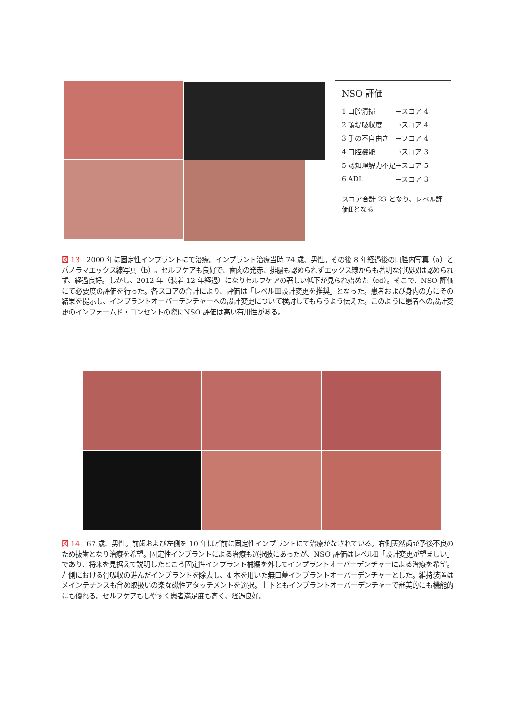NSO 評価
| 1 口腔清掃 | →スコア 4 |
| 2 顎堤吸収度 | →スコア 4 |
| 3 手の不自由さ | →フコア 4 |
| 4 口腔機能 | →スコア 3 |
| 5 認知理解力不足 | →スコア 5 |
| 6 ADL | →スコア 3 |
スコア合計 23 となり、レベル評価Ⅱとなる
図 13　2000 年に固定性インプラントにて治療。インプラント治療当時 74 歳、男性。その後 8 年経過後の口腔内写真（a）とパノラマエックス線写真（b）。セルフケアも良好で、歯肉の発赤、排膿も認められずエックス線からも著明な骨吸収は認められず、経過良好。しかし、2012 年（装着 12 年経過）になりセルフケアの著しい低下が見られ始めた（cd）。そこで、NSO 評価にて必要度の評価を行った。各スコアの合計により、評価は「レベルⅢ設計変更を推奨」となった。患者および身内の方にその結果を提示し、インプラントオーバーデンチャーへの設計変更について検討してもらうよう伝えた。このように患者への設計変更のインフォームド・コンセントの際にNSO 評価は高い有用性がある。
図 14　67 歳、男性。前歯および左側を 10 年ほど前に固定性インプラントにて治療がなされている。右側天然歯が予後不良のため抜歯となり治療を希望。固定性インプラントによる治療も選択肢にあったが、NSO 評価はレベルⅡ「設計変更が望ましい」であり、将来を見据えて説明したところ固定性インプラント補綴を外してインプラントオーバーデンチャーによる治療を希望。左側における骨吸収の進んだインプラントを除去し、4 本を用いた無口蓋インプラントオーバーデンチャーとした。維持装置はメインテナンスも含め取扱いの楽な磁性アタッチメントを選択。上下ともインプラントオーバーデンチャーで審美的にも機能的にも優れる。セルフケアもしやすく患者満足度も高く、経過良好。